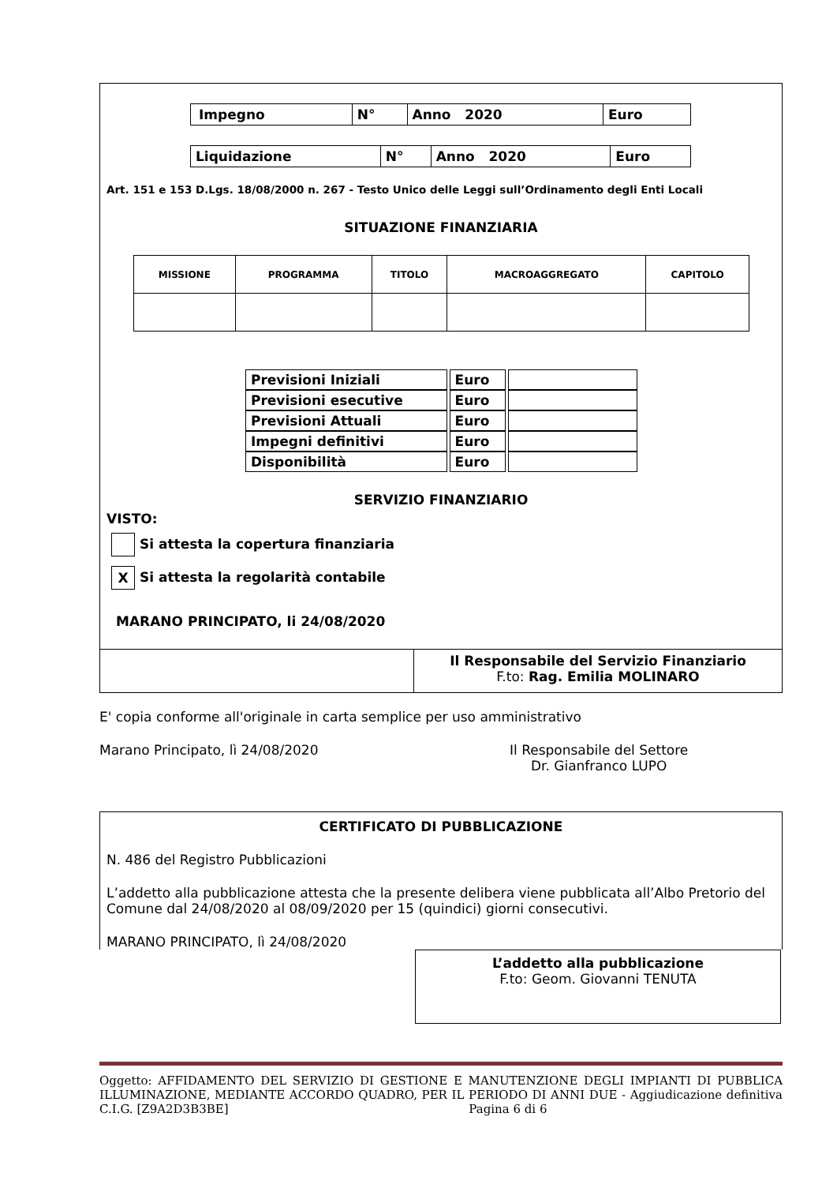| Impegno | N° | Anno 2020 | Euro |
| Liquidazione | N° | Anno 2020 | Euro |
Art. 151 e 153 D.Lgs. 18/08/2000 n. 267 - Testo Unico delle Leggi sull’Ordinamento degli Enti Locali
SITUAZIONE FINANZIARIA
| MISSIONE | PROGRAMMA | TITOLO | MACROAGGREGATO | CAPITOLO |
| --- | --- | --- | --- | --- |
| Previsioni Iniziali | Euro | |
| Previsioni esecutive | Euro | |
| Previsioni Attuali | Euro | |
| Impegni definitivi | Euro | |
| Disponibilità | Euro | |
SERVIZIO FINANZIARIO
VISTO:
Si attesta la copertura finanziaria
X Si attesta la regolarità contabile
MARANO PRINCIPATO, li 24/08/2020
| | Il Responsabile del Servizio Finanziario F.to: Rag. Emilia MOLINARO |
E' copia conforme all'originale in carta semplice per uso amministrativo
Marano Principato, lì 24/08/2020 Il Responsabile del Settore
Dr. Gianfranco LUPO
CERTIFICATO DI PUBBLICAZIONE
N. 486 del Registro Pubblicazioni
L’addetto alla pubblicazione attesta che la presente delibera viene pubblicata all’Albo Pretorio del Comune dal 24/08/2020 al 08/09/2020 per 15 (quindici) giorni consecutivi.
MARANO PRINCIPATO, lì 24/08/2020
L’addetto alla pubblicazione
F.to: Geom. Giovanni TENUTA
Oggetto: AFFIDAMENTO DEL SERVIZIO DI GESTIONE E MANUTENZIONE DEGLI IMPIANTI DI PUBBLICA ILLUMINAZIONE, MEDIANTE ACCORDO QUADRO, PER IL PERIODO DI ANNI DUE - Aggiudicazione definitiva C.I.G. [Z9A2D3B3BE] Pagina 6 di 6